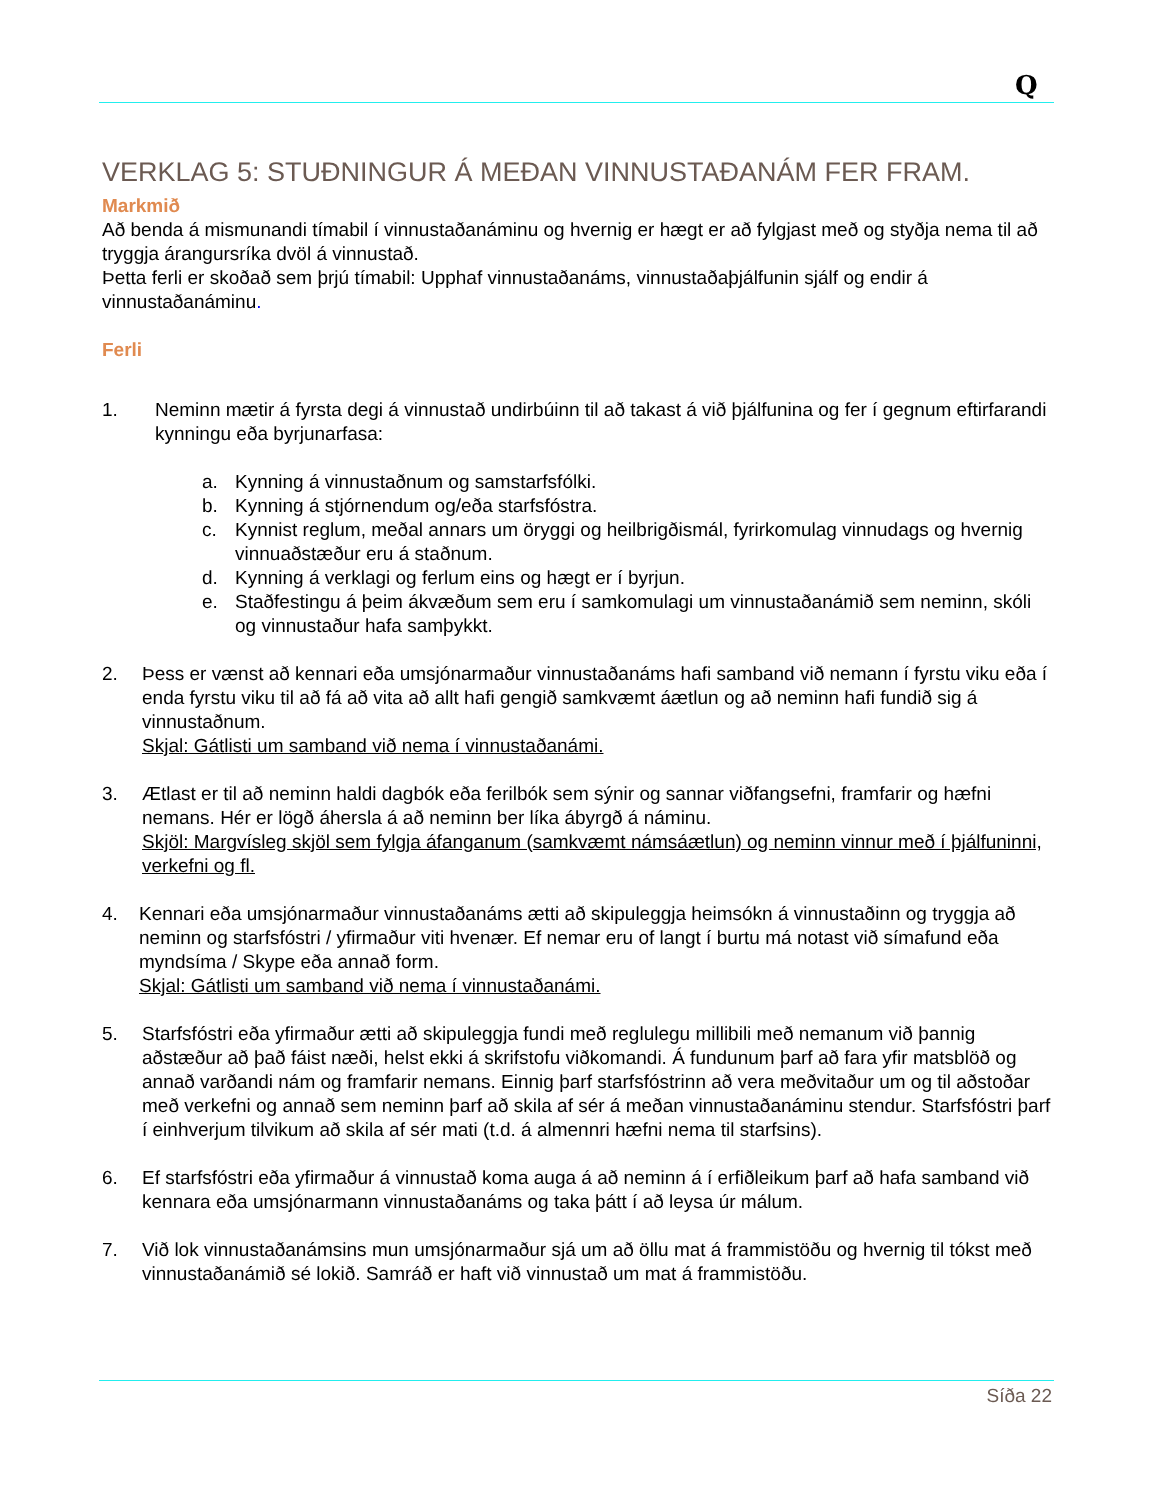Q
VERKLAG 5: STUÐNINGUR Á MEÐAN VINNUSTAÐANÁM FER FRAM.
Markmið
Að benda á mismunandi tímabil í vinnustaðanáminu og hvernig er hægt er að fylgjast með og styðja nema til að tryggja árangursríka dvöl á vinnustað.
Þetta ferli er skoðað sem þrjú tímabil: Upphaf vinnustaðanáms, vinnustaðaþjálfunin sjálf og endir á vinnustaðanáminu.
Ferli
1. Neminn mætir á fyrsta degi á vinnustað undirbúinn til að takast á við þjálfunina og fer í gegnum eftirfarandi kynningu eða byrjunarfasa:
a. Kynning á vinnustaðnum og samstarfsfólki.
b. Kynning á stjórnendum og/eða starfsfóstra.
c. Kynnist reglum, meðal annars um öryggi og heilbrigðismál, fyrirkomulag vinnudags og hvernig vinnuaðstæður eru á staðnum.
d. Kynning á verklagi og ferlum eins og hægt er í byrjun.
e. Staðfestingu á þeim ákvæðum sem eru í samkomulagi um vinnustaðanámið sem neminn, skóli og vinnustaður hafa samþykkt.
2. Þess er vænst að kennari eða umsjónarmaður vinnustaðanáms hafi samband við nemann í fyrstu viku eða í enda fyrstu viku til að fá að vita að allt hafi gengið samkvæmt áætlun og að neminn hafi fundið sig á vinnustaðnum.
Skjal: Gátlisti um samband við nema í vinnustaðanámi.
3. Ætlast er til að neminn haldi dagbók eða ferilbók sem sýnir og sannar viðfangsefni, framfarir og hæfni nemans. Hér er lögð áhersla á að neminn ber líka ábyrgð á náminu.
Skjöl: Margvísleg skjöl sem fylgja áfanganum (samkvæmt námsáætlun) og neminn vinnur með í þjálfuninni, verkefni og fl.
4. Kennari eða umsjónarmaður vinnustaðanáms ætti að skipuleggja heimsókn á vinnustaðinn og tryggja að neminn og starfsfóstri / yfirmaður viti hvenær. Ef nemar eru of langt í burtu má notast við símafund eða myndsíma / Skype eða annað form.
Skjal: Gátlisti um samband við nema í vinnustaðanámi.
5. Starfsfóstri eða yfirmaður ætti að skipuleggja fundi með reglulegu millibili með nemanum við þannig aðstæður að það fáist næði, helst ekki á skrifstofu viðkomandi. Á fundunum þarf að fara yfir matsblöð og annað varðandi nám og framfarir nemans. Einnig þarf starfsfóstrinn að vera meðvitaður um og til aðstoðar með verkefni og annað sem neminn þarf að skila af sér á meðan vinnustaðanáminu stendur. Starfsfóstri þarf í einhverjum tilvikum að skila af sér mati (t.d. á almennri hæfni nema til starfsins).
6. Ef starfsfóstri eða yfirmaður á vinnustað koma auga á að neminn á í erfiðleikum þarf að hafa samband við kennara eða umsjónarmann vinnustaðanáms og taka þátt í að leysa úr málum.
7. Við lok vinnustaðanámsins mun umsjónarmaður sjá um að öllu mat á frammistöðu og hvernig til tókst með vinnustaðanámið sé lokið. Samráð er haft við vinnustað um mat á frammistöðu.
Síða 22